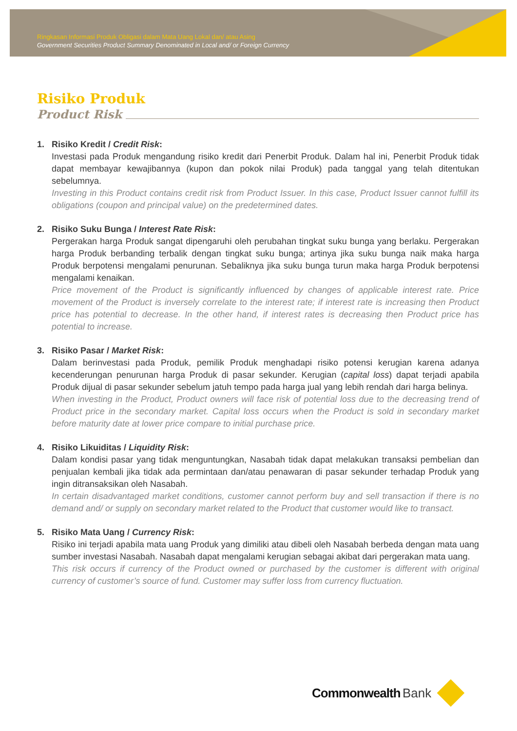Ringkasan Informasi Produk Obligasi dalam Mata Uang Lokal dan/ atau Asing
Government Securities Product Summary Denominated in Local and/ or Foreign Currency
Risiko Produk
Product Risk
1. Risiko Kredit / Credit Risk:
Investasi pada Produk mengandung risiko kredit dari Penerbit Produk. Dalam hal ini, Penerbit Produk tidak dapat membayar kewajibannya (kupon dan pokok nilai Produk) pada tanggal yang telah ditentukan sebelumnya.
Investing in this Product contains credit risk from Product Issuer. In this case, Product Issuer cannot fulfill its obligations (coupon and principal value) on the predetermined dates.
2. Risiko Suku Bunga / Interest Rate Risk:
Pergerakan harga Produk sangat dipengaruhi oleh perubahan tingkat suku bunga yang berlaku. Pergerakan harga Produk berbanding terbalik dengan tingkat suku bunga; artinya jika suku bunga naik maka harga Produk berpotensi mengalami penurunan. Sebaliknya jika suku bunga turun maka harga Produk berpotensi mengalami kenaikan.
Price movement of the Product is significantly influenced by changes of applicable interest rate. Price movement of the Product is inversely correlate to the interest rate; if interest rate is increasing then Product price has potential to decrease. In the other hand, if interest rates is decreasing then Product price has potential to increase.
3. Risiko Pasar / Market Risk:
Dalam berinvestasi pada Produk, pemilik Produk menghadapi risiko potensi kerugian karena adanya kecenderungan penurunan harga Produk di pasar sekunder. Kerugian (capital loss) dapat terjadi apabila Produk dijual di pasar sekunder sebelum jatuh tempo pada harga jual yang lebih rendah dari harga belinya.
When investing in the Product, Product owners will face risk of potential loss due to the decreasing trend of Product price in the secondary market. Capital loss occurs when the Product is sold in secondary market before maturity date at lower price compare to initial purchase price.
4. Risiko Likuiditas / Liquidity Risk:
Dalam kondisi pasar yang tidak menguntungkan, Nasabah tidak dapat melakukan transaksi pembelian dan penjualan kembali jika tidak ada permintaan dan/atau penawaran di pasar sekunder terhadap Produk yang ingin ditransaksikan oleh Nasabah.
In certain disadvantaged market conditions, customer cannot perform buy and sell transaction if there is no demand and/ or supply on secondary market related to the Product that customer would like to transact.
5. Risiko Mata Uang / Currency Risk:
Risiko ini terjadi apabila mata uang Produk yang dimiliki atau dibeli oleh Nasabah berbeda dengan mata uang sumber investasi Nasabah. Nasabah dapat mengalami kerugian sebagai akibat dari pergerakan mata uang.
This risk occurs if currency of the Product owned or purchased by the customer is different with original currency of customer’s source of fund. Customer may suffer loss from currency fluctuation.
Commonwealth Bank